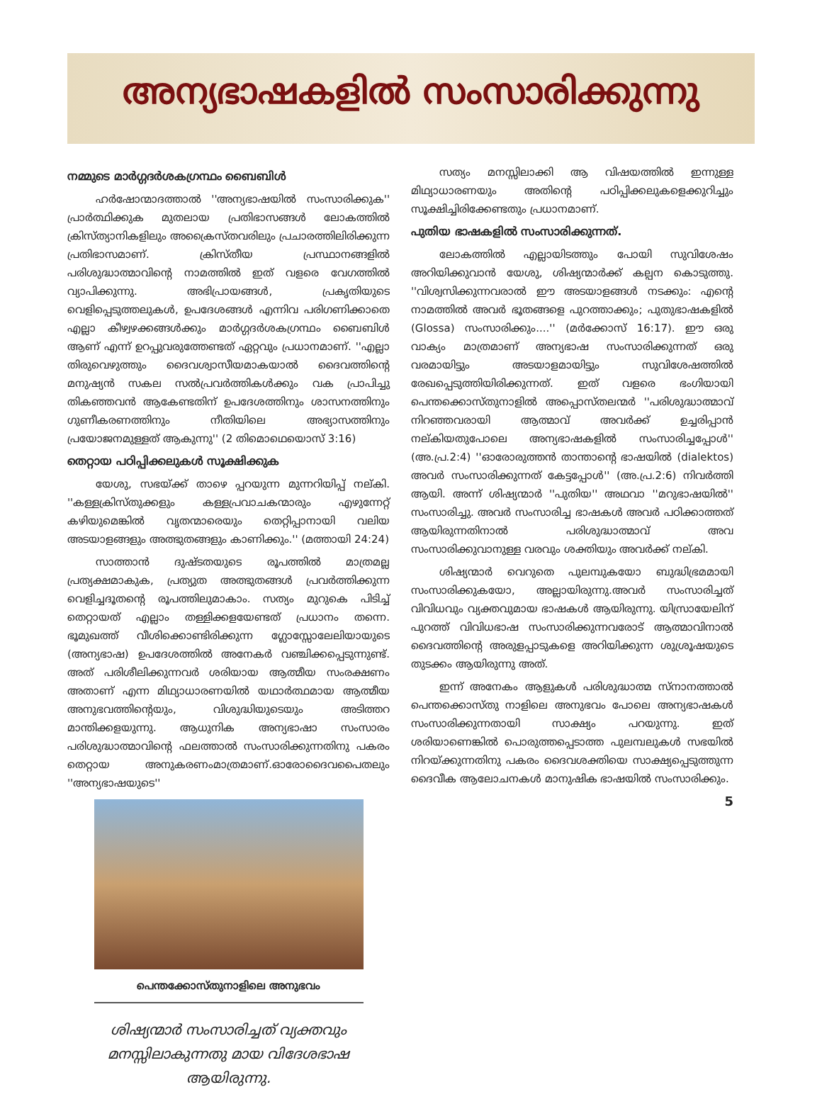അന്യഭാഷകളിൽ സംസാരിക്കുന്നു
നമ്മുടെ മാർഗ്ഗദർശകഗ്രന്ഥം ബൈബിൾ
ഹർഷോന്മാദത്താൽ ''അന്യഭാഷയിൽ സംസാരിക്കുക'' പ്രാർത്ഥിക്കുക മുതലായ പ്രതിഭാസങ്ങൾ ലോകത്തിൽ ക്രിസ്ത്യാനികളിലും അക്രൈസ്തവരിലും പ്രചാരത്തിലിരിക്കുന്ന പ്രതിഭാസമാണ്. ക്രിസ്തീയ പ്രസ്ഥാനങ്ങളിൽ പരിശുദ്ധാത്മാവിന്റെ നാമത്തിൽ ഇത് വളരെ വേഗത്തിൽ വ്യാപിക്കുന്നു. അഭിപ്രായങ്ങൾ, പ്രകൃതിയുടെ വെളിപ്പെടുത്തലുകൾ, ഉപദേശങ്ങൾ എന്നിവ പരിഗണിക്കാതെ എല്ലാ കീഴ്വഴക്കങ്ങൾക്കും മാർഗ്ഗദർശകഗ്രന്ഥം ബൈബിൾ ആണ് എന്ന് ഉറപ്പുവരുത്തേണ്ടത് ഏറ്റവും പ്രധാനമാണ്. ''എല്ലാ തിരുവെഴുത്തും ദൈവശ്വാസീയമാകയാൽ ദൈവത്തിന്റെ മനുഷ്യൻ സകല സൽപ്രവർത്തികൾക്കും വക പ്രാപിച്ചു തികഞ്ഞവൻ ആകേണ്ടതിന് ഉപദേശത്തിനും ശാസനത്തിനും ഗുണീകരണത്തിനും നീതിയിലെ അഭ്യാസത്തിനും പ്രയോജനമുള്ളത് ആകുന്നു'' (2 തിമൊഥെയൊസ് 3:16)
തെറ്റായ പഠിപ്പിക്കലുകൾ സൂക്ഷിക്കുക
യേശു, സഭയ്ക്ക് താഴെ പ്പറയുന്ന മുന്നറിയിപ്പ് നല്കി. ''കള്ളക്രിസ്തുക്കളും കള്ളപ്രവാചകന്മാരും എഴുന്നേറ്റ് കഴിയുമെങ്കിൽ വൃതന്മാരെയും തെറ്റിപ്പാനായി വലിയ അടയാളങ്ങളും അത്ഭുതങ്ങളും കാണിക്കും.'' (മത്തായി 24:24)
സാത്താൻ ദുഷ്ടതയുടെ രൂപത്തിൽ മാത്രമല്ല പ്രത്യക്ഷമാകുക, പ്രത്യുത അത്ഭുതങ്ങൾ പ്രവർത്തിക്കുന്ന വെളിച്ചദൂതന്റെ രൂപത്തിലുമാകാം. സത്യം മുറുകെ പിടിച്ച് തെറ്റായത് എല്ലാം തള്ളിക്കളയേണ്ടത് പ്രധാനം തന്നെ. ഭൂമുഖത്ത് വീശിക്കൊണ്ടിരിക്കുന്ന ഗ്ലോസ്സോലേലിയായുടെ (അന്യഭാഷ) ഉപദേശത്തിൽ അനേകർ വഞ്ചിക്കപ്പെടുന്നുണ്ട്. അത് പരിശീലിക്കുന്നവർ ശരിയായ ആത്മീയ സംരക്ഷണം അതാണ് എന്ന മിഥ്യാധാരണയിൽ യഥാർത്ഥമായ ആത്മീയ അനുഭവത്തിന്റെയും, വിശുദ്ധിയുടെയും അടിത്തറ മാന്തിക്കളയുന്നു. ആധുനിക അന്യഭാഷാ സംസാരം പരിശുദ്ധാത്മാവിന്റെ ഫലത്താൽ സംസാരിക്കുന്നതിനു പകരം തെറ്റായ അനുകരണംമാത്രമാണ്.ഓരോദൈവപൈതലും ''അന്യഭാഷയുടെ''
പെന്തക്കോസ്തുനാളിലെ അനുഭവം
ശിഷ്യന്മാർ സംസാരിച്ചത് വ്യക്തവും മനസ്സിലാകുന്നതു മായ വിദേശഭാഷ ആയിരുന്നു.
സത്യം മനസ്സിലാക്കി ആ വിഷയത്തിൽ ഇന്നുള്ള മിഥ്യാധാരണയും അതിന്റെ പഠിപ്പിക്കലുകളെക്കുറിച്ചും സൂക്ഷിച്ചിരിക്കേണ്ടതും പ്രധാനമാണ്.
പുതിയ ഭാഷകളിൽ സംസാരിക്കുന്നത്.
ലോകത്തിൽ എല്ലായിടത്തും പോയി സുവിശേഷം അറിയിക്കുവാൻ യേശു, ശിഷ്യന്മാർക്ക് കല്പന കൊടുത്തു. ''വിശ്വസിക്കുന്നവരാൽ ഈ അടയാളങ്ങൾ നടക്കും: എന്റെ നാമത്തിൽ അവർ ഭൂതങ്ങളെ പുറത്താക്കും; പുതുഭാഷകളിൽ (Glossa) സംസാരിക്കും....'' (മർക്കോസ് 16:17). ഈ ഒരു വാക്യം മാത്രമാണ് അന്യഭാഷ സംസാരിക്കുന്നത് ഒരു വരമായിട്ടും അടയാളമായിട്ടും സുവിശേഷത്തിൽ രേഖപ്പെടുത്തിയിരിക്കുന്നത്. ഇത് വളരെ ഭംഗിയായി പെന്തക്കൊസ്തുനാളിൽ അപ്പൊസ്തലന്മർ ''പരിശുദ്ധാത്മാവ് നിറഞ്ഞവരായി ആത്മാവ് അവർക്ക് ഉച്ചരിപ്പാൻ നല്കിയതുപോലെ അന്യഭാഷകളിൽ സംസാരിച്ചപ്പോൾ'' (അ.പ്ര.2:4) ''ഓരോരുത്തൻ താന്താന്റെ ഭാഷയിൽ (dialektos) അവർ സംസാരിക്കുന്നത് കേട്ടപ്പോൾ'' (അ.പ്ര.2:6) നിവർത്തി ആയി. അന്ന് ശിഷ്യന്മാർ ''പുതിയ'' അഥവാ ''മറുഭാഷയിൽ'' സംസാരിച്ചു. അവർ സംസാരിച്ച ഭാഷകൾ അവർ പഠിക്കാത്തത് ആയിരുന്നതിനാൽ പരിശുദ്ധാത്മാവ് അവ സംസാരിക്കുവാനുള്ള വരവും ശക്തിയും അവർക്ക് നല്കി.
ശിഷ്യന്മാർ വെറുതെ പുലമ്പുകയോ ബുദ്ധിഭ്രമമായി സംസാരിക്കുകയോ, അല്ലായിരുന്നു.അവർ സംസാരിച്ചത് വിവിധവും വ്യക്തവുമായ ഭാഷകൾ ആയിരുന്നു. യിസ്രായേലിന് പുറത്ത് വിവിധഭാഷ സംസാരിക്കുന്നവരോട് ആത്മാവിനാൽ ദൈവത്തിന്റെ അരുളപ്പാടുകളെ അറിയിക്കുന്ന ശുശ്രൂഷയുടെ തുടക്കം ആയിരുന്നു അത്.
ഇന്ന് അനേകം ആളുകൾ പരിശുദ്ധാത്മ സ്നാനത്താൽ പെന്തക്കൊസ്തു നാളിലെ അനുഭവം പോലെ അന്യഭാഷകൾ സംസാരിക്കുന്നതായി സാക്ഷ്യം പറയുന്നു. ഇത് ശരിയാണെങ്കിൽ പൊരുത്തപ്പെടാത്ത പുലമ്പലുകൾ സഭയിൽ നിറയ്ക്കുന്നതിനു പകരം ദൈവശക്തിയെ സാക്ഷ്യപ്പെടുത്തുന്ന ദൈവീക ആലോചനകൾ മാനുഷിക ഭാഷയിൽ സംസാരിക്കും.
5